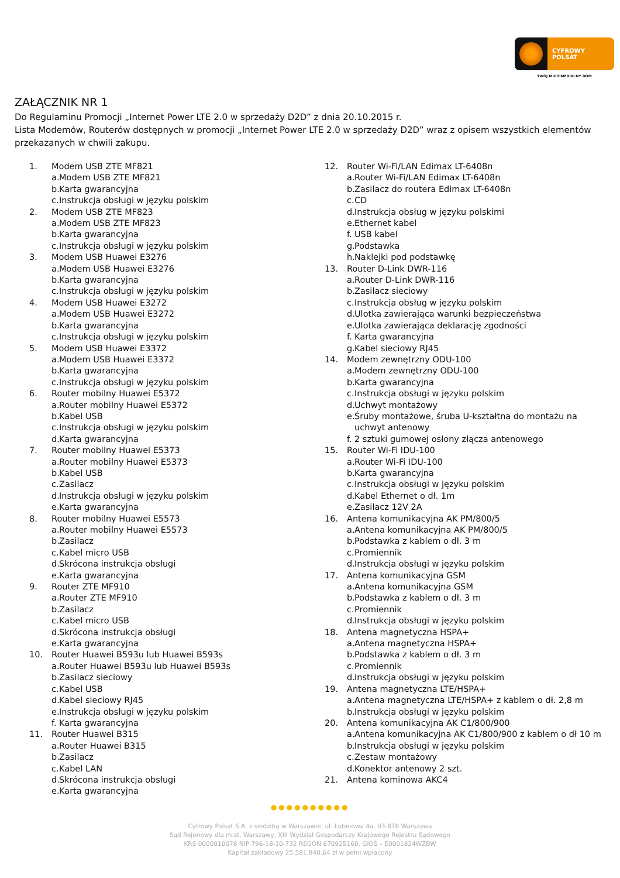CYFROWY
POLSAT
TWÓJ MULTIMEDIALNY DOM
ZAŁĄCZNIK NR 1
Do Regulaminu Promocji „Internet Power LTE 2.0 w sprzedaży D2D” z dnia 20.10.2015 r.
Lista Modemów, Routerów dostępnych w promocji „Internet Power LTE 2.0 w sprzedaży D2D” wraz z opisem wszystkich elementów przekazanych w chwili zakupu.
1. Modem USB ZTE MF821
a. Modem USB ZTE MF821
b. Karta gwarancyjna
c. Instrukcja obsługi w języku polskim
2. Modem USB ZTE MF823
a. Modem USB ZTE MF823
b. Karta gwarancyjna
c. Instrukcja obsługi w języku polskim
3. Modem USB Huawei E3276
a. Modem USB Huawei E3276
b. Karta gwarancyjna
c. Instrukcja obsługi w języku polskim
4. Modem USB Huawei E3272
a. Modem USB Huawei E3272
b. Karta gwarancyjna
c. Instrukcja obsługi w języku polskim
5. Modem USB Huawei E3372
a. Modem USB Huawei E3372
b. Karta gwarancyjna
c. Instrukcja obsługi w języku polskim
6. Router mobilny Huawei E5372
a. Router mobilny Huawei E5372
b. Kabel USB
c. Instrukcja obsługi w języku polskim
d. Karta gwarancyjna
7. Router mobilny Huawei E5373
a. Router mobilny Huawei E5373
b. Kabel USB
c. Zasilacz
d. Instrukcja obsługi w języku polskim
e. Karta gwarancyjna
8. Router mobilny Huawei E5573
a. Router mobilny Huawei E5573
b. Zasilacz
c. Kabel micro USB
d. Skrócona instrukcja obsługi
e. Karta gwarancyjna
9. Router ZTE MF910
a. Router ZTE MF910
b. Zasilacz
c. Kabel micro USB
d. Skrócona instrukcja obsługi
e. Karta gwarancyjna
10. Router Huawei B593u lub Huawei B593s
a. Router Huawei B593u lub Huawei B593s
b. Zasilacz sieciowy
c. Kabel USB
d. Kabel sieciowy RJ45
e. Instrukcja obsługi w języku polskim
f. Karta gwarancyjna
11. Router Huawei B315
a. Router Huawei B315
b. Zasilacz
c. Kabel LAN
d. Skrócona instrukcja obsługi
e. Karta gwarancyjna
12. Router Wi-Fi/LAN Edimax LT-6408n
a. Router Wi-Fi/LAN Edimax LT-6408n
b. Zasilacz do routera Edimax LT-6408n
c. CD
d. Instrukcja obsług w języku polskimi
e. Ethernet kabel
f. USB kabel
g. Podstawka
h. Naklejki pod podstawkę
13. Router D-Link DWR-116
a. Router D-Link DWR-116
b. Zasilacz sieciowy
c. Instrukcja obsług w języku polskim
d. Ulotka zawierająca warunki bezpieczeństwa
e. Ulotka zawierająca deklarację zgodności
f. Karta gwarancyjna
g. Kabel sieciowy RJ45
14. Modem zewnętrzny ODU-100
a. Modem zewnętrzny ODU-100
b. Karta gwarancyjna
c. Instrukcja obsługi w języku polskim
d. Uchwyt montażowy
e. Śruby montażowe, śruba U-kształtna do montażu na uchwyt antenowy
f. 2 sztuki gumowej osłony złącza antenowego
15. Router Wi-Fi IDU-100
a. Router Wi-Fi IDU-100
b. Karta gwarancyjna
c. Instrukcja obsługi w języku polskim
d. Kabel Ethernet o dł. 1m
e. Zasilacz 12V 2A
16. Antena komunikacyjna AK PM/800/5
a. Antena komunikacyjna AK PM/800/5
b. Podstawka z kablem o dł. 3 m
c. Promiennik
d. Instrukcja obsługi w języku polskim
17. Antena komunikacyjna GSM
a. Antena komunikacyjna GSM
b. Podstawka z kablem o dł. 3 m
c. Promiennik
d. Instrukcja obsługi w języku polskim
18. Antena magnetyczna HSPA+
a. Antena magnetyczna HSPA+
b. Podstawka z kablem o dł. 3 m
c. Promiennik
d. Instrukcja obsługi w języku polskim
19. Antena magnetyczna LTE/HSPA+
a. Antena magnetyczna LTE/HSPA+ z kablem o dł. 2,8 m
b. Instrukcja obsługi w języku polskim
20. Antena komunikacyjna AK C1/800/900
a. Antena komunikacyjna AK C1/800/900 z kablem o dł 10 m
b. Instrukcja obsługi w języku polskim
c. Zestaw montażowy
d. Konektor antenowy 2 szt.
21. Antena kominowa AKC4
●●●●●●●●●●
Cyfrowy Polsat S.A. z siedzibą w Warszawie, ul. Łubinowa 4a, 03-878 Warszawa
Sąd Rejonowy dla m.st. Warszawy, XIII Wydział Gospodarczy Krajowego Rejestru Sądowego
KRS 0000010078 NIP 796-18-10-732 REGON 670925160, GIOŚ – E0001824WZBW
Kapitał zakładowy 25.581.840,64 zł w pełni wpłacony